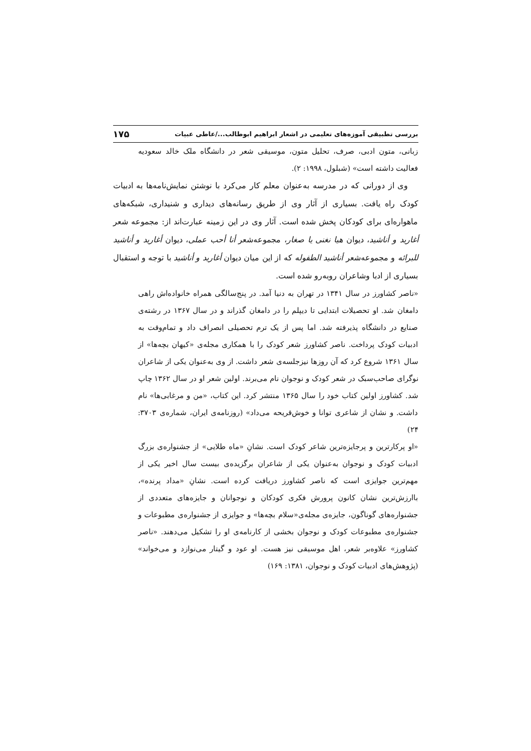بررسی تطبیقی آموزه‌های تعلیمی در اشعار ابراهیم ابوطالب.../عاطی عبیات ۱۷۵
زبانی، متون ادبی، صرف، تحلیل متون، موسیقی شعر در دانشگاه ملک خالد سعودیه فعالیت داشته است» (شبلول، ۱۹۹۸: ۲).
وی از دورانی که در مدرسه به‌عنوان معلم کار می‌کرد با نوشتن نمایش‌نامه‌ها به ادبیات کودک راه یافت. بسیاری از آثار وی از طریق رسانه‌های دیداری و شنیداری، شبکه‌های ماهواره‌ای برای کودکان پخش شده است. آثار وی در این زمینه عبارت‌اند از: مجموعه شعر أغارید و أناشید، دیوان هیا نغنی یا صغار، مجموعه‌شعر أنا أحب عملی، دیوان أغارید و أناشید للبرائه و مجموعه‌شعر أناشید الطفوله که از این میان دیوان أغارید و أناشید با توجه و استقبال بسیاری از ادبا وشاعران روبه‌رو شده است.
«ناصر کشاورز در سال ۱۳۴۱ در تهران به دنیا آمد. در پنج‌سالگی همراه خانواده‌اش راهی دامغان شد. او تحصیلات ابتدایی تا دیپلم را در دامغان گذراند و در سال ۱۳۶۷ در رشته‌ی صنایع در دانشگاه پذیرفته شد. اما پس از یک ترم تحصیلی انصراف داد و تمام‌وقت به ادبیات کودک پرداخت. ناصر کشاورز شعر کودک را با همکاری مجله‌ی «کیهان بچه‌ها» از سال ۱۳۶۱ شروع کرد که آن روزها نیزجلسه‌ی شعر داشت. از وی به‌عنوان یکی از شاعران نوگرای صاحب‌سبک در شعر کودک و نوجوان نام می‌برند. اولین شعر او در سال ۱۳۶۲ چاپ شد. کشاورز اولین کتاب خود را سال ۱۳۶۵ منتشر کرد. این کتاب، «من و مرغابی‌ها» نام داشت. و نشان از شاعری توانا و خوش‌قریحه می‌داد» (روزنامه‌ی ایران، شماره‌ی ۳۷۰۳: ۲۴)
«او پرکارترین و پرجایزه‌ترین شاعر کودک است. نشانِ «ماه طلایی» از جشنواره‌ی بزرگ ادبیات کودک و نوجوان به‌عنوان یکی از شاعران برگزیده‌ی بیست سال اخیر یکی از مهم‌ترین جوایزی است که ناصر کشاورز دریافت کرده است. نشانِ «مداد پرنده»، باارزش‌ترین نشان کانون پرورش فکری کودکان و نوجوانان و جایزه‌های متعددی از جشنواره‌های گوناگون، جایزه‌ی مجله‌ی«سلام بچه‌ها» و جوایزی از جشنواره‌ی مطبوعات و جشنواره‌ی مطبوعات کودک و نوجوان بخشی از کارنامه‌ی او را تشکیل می‌دهند. «ناصر کشاورز» علاوه‌بر شعر، اهل موسیقی نیز هست. او عود و گیتار می‌نوازد و می‌خواند» (پژوهش‌های ادبیات کودک و نوجوان، ۱۳۸۱: ۱۶۹)